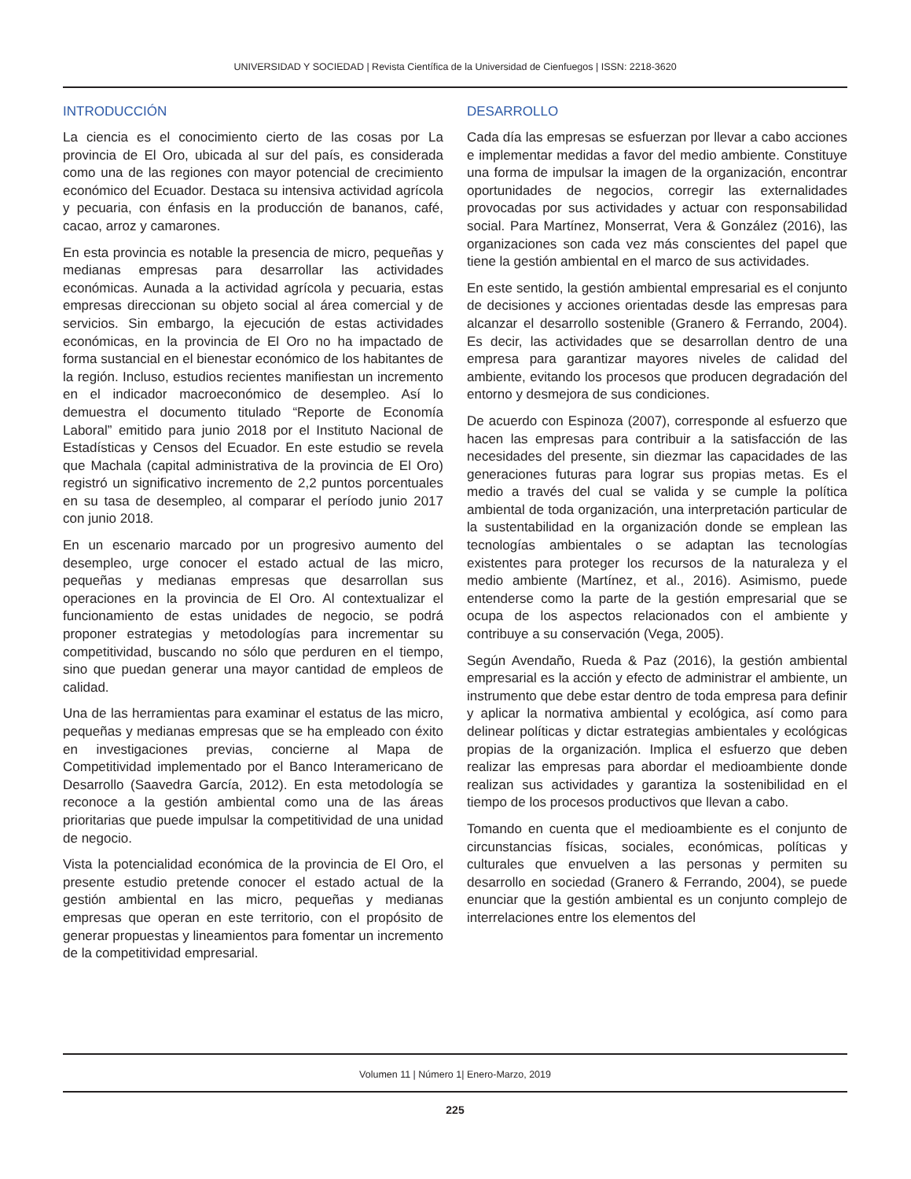UNIVERSIDAD Y SOCIEDAD | Revista Científica de la Universidad de Cienfuegos | ISSN: 2218-3620
INTRODUCCIÓN
La ciencia es el conocimiento cierto de las cosas por La provincia de El Oro, ubicada al sur del país, es considerada como una de las regiones con mayor potencial de crecimiento económico del Ecuador. Destaca su intensiva actividad agrícola y pecuaria, con énfasis en la producción de bananos, café, cacao, arroz y camarones.
En esta provincia es notable la presencia de micro, pequeñas y medianas empresas para desarrollar las actividades económicas. Aunada a la actividad agrícola y pecuaria, estas empresas direccionan su objeto social al área comercial y de servicios. Sin embargo, la ejecución de estas actividades económicas, en la provincia de El Oro no ha impactado de forma sustancial en el bienestar económico de los habitantes de la región. Incluso, estudios recientes manifiestan un incremento en el indicador macroeconómico de desempleo. Así lo demuestra el documento titulado “Reporte de Economía Laboral” emitido para junio 2018 por el Instituto Nacional de Estadísticas y Censos del Ecuador. En este estudio se revela que Machala (capital administrativa de la provincia de El Oro) registró un significativo incremento de 2,2 puntos porcentuales en su tasa de desempleo, al comparar el período junio 2017 con junio 2018.
En un escenario marcado por un progresivo aumento del desempleo, urge conocer el estado actual de las micro, pequeñas y medianas empresas que desarrollan sus operaciones en la provincia de El Oro. Al contextualizar el funcionamiento de estas unidades de negocio, se podrá proponer estrategias y metodologías para incrementar su competitividad, buscando no sólo que perduren en el tiempo, sino que puedan generar una mayor cantidad de empleos de calidad.
Una de las herramientas para examinar el estatus de las micro, pequeñas y medianas empresas que se ha empleado con éxito en investigaciones previas, concierne al Mapa de Competitividad implementado por el Banco Interamericano de Desarrollo (Saavedra García, 2012). En esta metodología se reconoce a la gestión ambiental como una de las áreas prioritarias que puede impulsar la competitividad de una unidad de negocio.
Vista la potencialidad económica de la provincia de El Oro, el presente estudio pretende conocer el estado actual de la gestión ambiental en las micro, pequeñas y medianas empresas que operan en este territorio, con el propósito de generar propuestas y lineamientos para fomentar un incremento de la competitividad empresarial.
DESARROLLO
Cada día las empresas se esfuerzan por llevar a cabo acciones e implementar medidas a favor del medio ambiente. Constituye una forma de impulsar la imagen de la organización, encontrar oportunidades de negocios, corregir las externalidades provocadas por sus actividades y actuar con responsabilidad social. Para Martínez, Monserrat, Vera & González (2016), las organizaciones son cada vez más conscientes del papel que tiene la gestión ambiental en el marco de sus actividades.
En este sentido, la gestión ambiental empresarial es el conjunto de decisiones y acciones orientadas desde las empresas para alcanzar el desarrollo sostenible (Granero & Ferrando, 2004). Es decir, las actividades que se desarrollan dentro de una empresa para garantizar mayores niveles de calidad del ambiente, evitando los procesos que producen degradación del entorno y desmejora de sus condiciones.
De acuerdo con Espinoza (2007), corresponde al esfuerzo que hacen las empresas para contribuir a la satisfacción de las necesidades del presente, sin diezmar las capacidades de las generaciones futuras para lograr sus propias metas. Es el medio a través del cual se valida y se cumple la política ambiental de toda organización, una interpretación particular de la sustentabilidad en la organización donde se emplean las tecnologías ambientales o se adaptan las tecnologías existentes para proteger los recursos de la naturaleza y el medio ambiente (Martínez, et al., 2016). Asimismo, puede entenderse como la parte de la gestión empresarial que se ocupa de los aspectos relacionados con el ambiente y contribuye a su conservación (Vega, 2005).
Según Avendaño, Rueda & Paz (2016), la gestión ambiental empresarial es la acción y efecto de administrar el ambiente, un instrumento que debe estar dentro de toda empresa para definir y aplicar la normativa ambiental y ecológica, así como para delinear políticas y dictar estrategias ambientales y ecológicas propias de la organización. Implica el esfuerzo que deben realizar las empresas para abordar el medioambiente donde realizan sus actividades y garantiza la sostenibilidad en el tiempo de los procesos productivos que llevan a cabo.
Tomando en cuenta que el medioambiente es el conjunto de circunstancias físicas, sociales, económicas, políticas y culturales que envuelven a las personas y permiten su desarrollo en sociedad (Granero & Ferrando, 2004), se puede enunciar que la gestión ambiental es un conjunto complejo de interrelaciones entre los elementos del
Volumen 11 | Número 1| Enero-Marzo, 2019
225